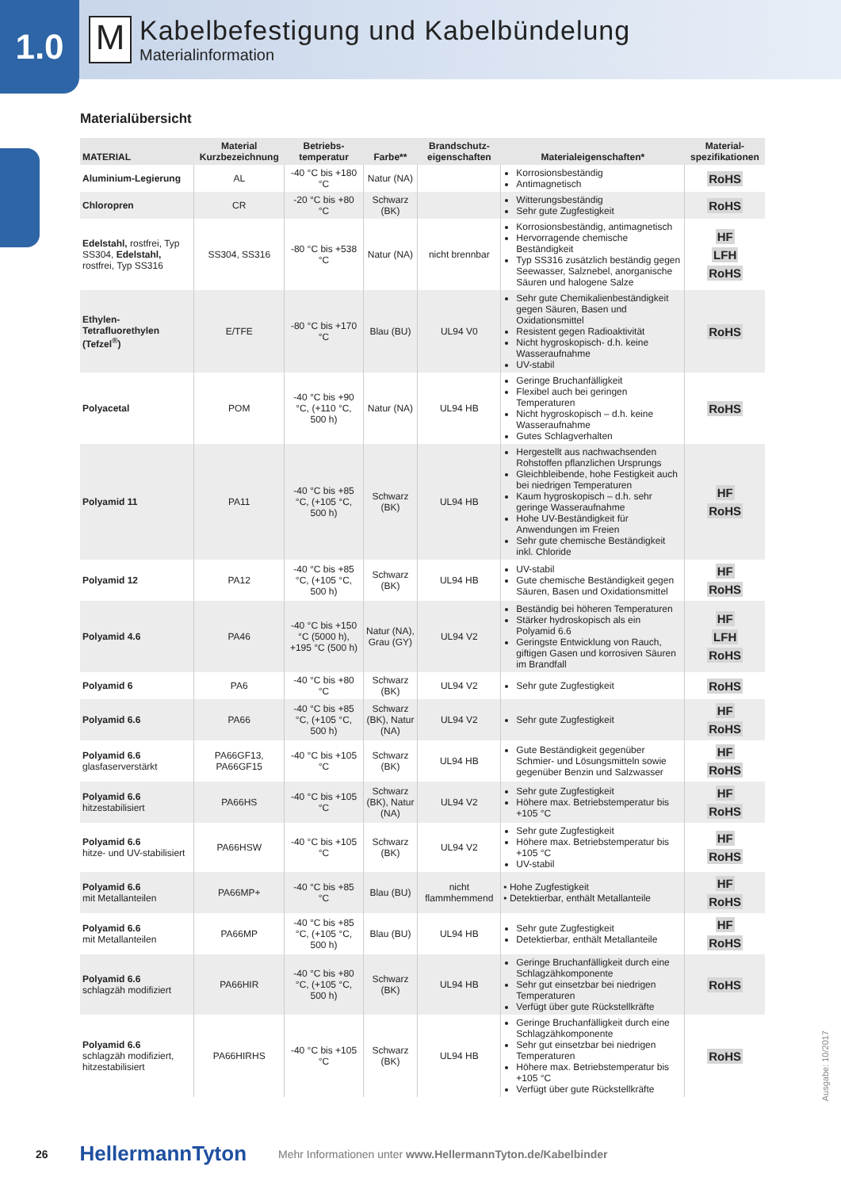1.0
M
Kabelbefestigung und Kabelbündelung
Materialinformation
Materialübersicht
| MATERIAL | Material Kurzbezeichnung | Betriebs-temperatur | Farbe** | Brandschutz-eigenschaften | Materialeigenschaften* | Material-spezifikationen |
| --- | --- | --- | --- | --- | --- | --- |
| Aluminium-Legierung | AL | -40 °C bis +180 °C | Natur (NA) | | Korrosionsbeständig Antimagnetisch | RoHS |
| Chloropren | CR | -20 °C bis +80 °C | Schwarz (BK) | | Witterungsbeständig Sehr gute Zugfestigkeit | RoHS |
| Edelstahl, rostfrei, Typ SS304, Edelstahl, rostfrei, Typ SS316 | SS304, SS316 | -80 °C bis +538 °C | Natur (NA) | nicht brennbar | Korrosionsbeständig, antimagnetisch Hervorragende chemische Beständigkeit Typ SS316 zusätzlich beständig gegen Seewasser, Salznebel, anorganische Säuren und halogene Salze | HF LFH RoHS |
| Ethylen-Tetrafluorethylen (Tefzel<sup>®</sup>) | E/TFE | -80 °C bis +170 °C | Blau (BU) | UL94 V0 | Sehr gute Chemikalienbeständigkeit gegen Säuren, Basen und Oxidationsmittel Resistent gegen Radioaktivität Nicht hygroskopisch- d.h. keine Wasseraufnahme UV-stabil | RoHS |
| Polyacetal | POM | -40 °C bis +90 °C, (+110 °C, 500 h) | Natur (NA) | UL94 HB | Geringe Bruchanfälligkeit Flexibel auch bei geringen Temperaturen Nicht hygroskopisch – d.h. keine Wasseraufnahme Gutes Schlagverhalten | RoHS |
| Polyamid 11 | PA11 | -40 °C bis +85 °C, (+105 °C, 500 h) | Schwarz (BK) | UL94 HB | Hergestellt aus nachwachsenden Rohstoffen pflanzlichen Ursprungs Gleichbleibende, hohe Festigkeit auch bei niedrigen Temperaturen Kaum hygroskopisch – d.h. sehr geringe Wasseraufnahme Hohe UV-Beständigkeit für Anwendungen im Freien Sehr gute chemische Beständigkeit inkl. Chloride | HF RoHS |
| Polyamid 12 | PA12 | -40 °C bis +85 °C, (+105 °C, 500 h) | Schwarz (BK) | UL94 HB | UV-stabil Gute chemische Beständigkeit gegen Säuren, Basen und Oxidationsmittel | HF RoHS |
| Polyamid 4.6 | PA46 | -40 °C bis +150 °C (5000 h), +195 °C (500 h) | Natur (NA), Grau (GY) | UL94 V2 | Beständig bei höheren Temperaturen Stärker hydroskopisch als ein Polyamid 6.6 Geringste Entwicklung von Rauch, giftigen Gasen und korrosiven Säuren im Brandfall | HF LFH RoHS |
| Polyamid 6 | PA6 | -40 °C bis +80 °C | Schwarz (BK) | UL94 V2 | Sehr gute Zugfestigkeit | RoHS |
| Polyamid 6.6 | PA66 | -40 °C bis +85 °C, (+105 °C, 500 h) | Schwarz (BK), Natur (NA) | UL94 V2 | Sehr gute Zugfestigkeit | HF RoHS |
| Polyamid 6.6 glasfaserverstärkt | PA66GF13, PA66GF15 | -40 °C bis +105 °C | Schwarz (BK) | UL94 HB | Gute Beständigkeit gegenüber Schmier- und Lösungsmitteln sowie gegenüber Benzin und Salzwasser | HF RoHS |
| Polyamid 6.6 hitzestabilisiert | PA66HS | -40 °C bis +105 °C | Schwarz (BK), Natur (NA) | UL94 V2 | Sehr gute Zugfestigkeit Höhere max. Betriebstemperatur bis +105 °C | HF RoHS |
| Polyamid 6.6 hitze- und UV-stabilisiert | PA66HSW | -40 °C bis +105 °C | Schwarz (BK) | UL94 V2 | Sehr gute Zugfestigkeit Höhere max. Betriebstemperatur bis +105 °C UV-stabil | HF RoHS |
| Polyamid 6.6 mit Metallanteilen | PA66MP+ | -40 °C bis +85 °C | Blau (BU) | nicht flammhemmend | • Hohe Zugfestigkeit • Detektierbar, enthält Metallanteile | HF RoHS |
| Polyamid 6.6 mit Metallanteilen | PA66MP | -40 °C bis +85 °C, (+105 °C, 500 h) | Blau (BU) | UL94 HB | Sehr gute Zugfestigkeit Detektierbar, enthält Metallanteile | HF RoHS |
| Polyamid 6.6 schlagzäh modifiziert | PA66HIR | -40 °C bis +80 °C, (+105 °C, 500 h) | Schwarz (BK) | UL94 HB | Geringe Bruchanfälligkeit durch eine Schlagzähkomponente Sehr gut einsetzbar bei niedrigen Temperaturen Verfügt über gute Rückstellkräfte | RoHS |
| Polyamid 6.6 schlagzäh modifiziert, hitzestabilisiert | PA66HIRHS | -40 °C bis +105 °C | Schwarz (BK) | UL94 HB | Geringe Bruchanfälligkeit durch eine Schlagzähkomponente Sehr gut einsetzbar bei niedrigen Temperaturen Höhere max. Betriebstemperatur bis +105 °C Verfügt über gute Rückstellkräfte | RoHS |
Ausgabe: 10/2017
26 HellermannTyton Mehr Informationen unter www.HellermannTyton.de/Kabelbinder